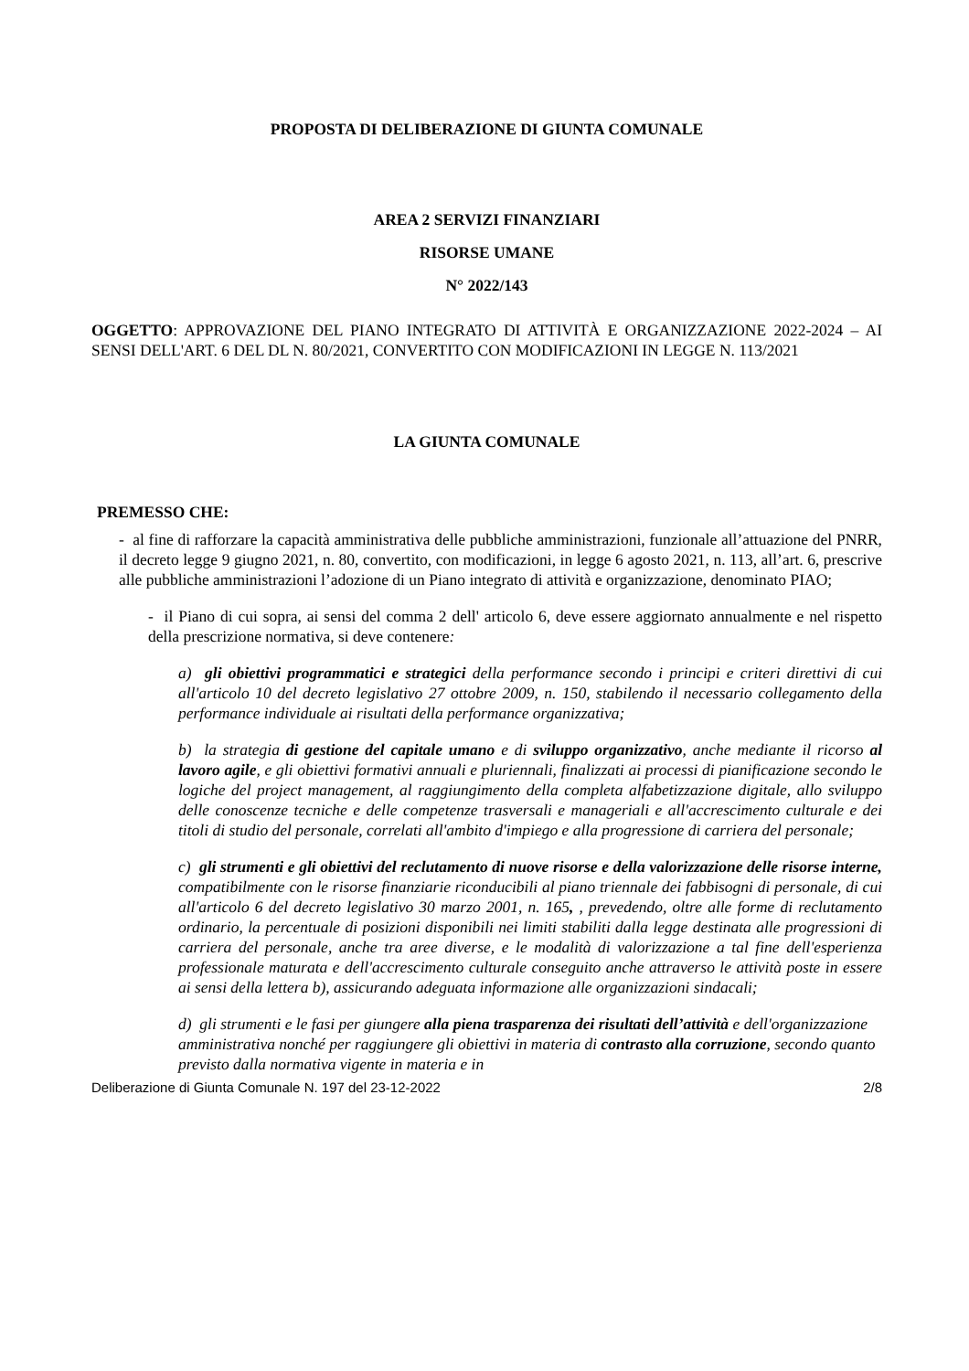PROPOSTA DI DELIBERAZIONE DI GIUNTA COMUNALE
AREA 2 SERVIZI FINANZIARI
RISORSE UMANE
N° 2022/143
OGGETTO: APPROVAZIONE DEL PIANO INTEGRATO DI ATTIVITÀ E ORGANIZZAZIONE 2022-2024 – AI SENSI DELL'ART. 6 DEL DL N. 80/2021, CONVERTITO CON MODIFICAZIONI IN LEGGE N. 113/2021
LA GIUNTA COMUNALE
PREMESSO CHE:
- al fine di rafforzare la capacità amministrativa delle pubbliche amministrazioni, funzionale all’attuazione del PNRR, il decreto legge 9 giugno 2021, n. 80, convertito, con modificazioni, in legge 6 agosto 2021, n. 113, all’art. 6, prescrive alle pubbliche amministrazioni l’adozione di un Piano integrato di attività e organizzazione, denominato PIAO;
- il Piano di cui sopra, ai sensi del comma 2 dell' articolo 6, deve essere aggiornato annualmente e nel rispetto della prescrizione normativa, si deve contenere:
a) gli obiettivi programmatici e strategici della performance secondo i principi e criteri direttivi di cui all'articolo 10 del decreto legislativo 27 ottobre 2009, n. 150, stabilendo il necessario collegamento della performance individuale ai risultati della performance organizzativa;
b) la strategia di gestione del capitale umano e di sviluppo organizzativo, anche mediante il ricorso al lavoro agile, e gli obiettivi formativi annuali e pluriennali, finalizzati ai processi di pianificazione secondo le logiche del project management, al raggiungimento della completa alfabetizzazione digitale, allo sviluppo delle conoscenze tecniche e delle competenze trasversali e manageriali e all'accrescimento culturale e dei titoli di studio del personale, correlati all'ambito d'impiego e alla progressione di carriera del personale;
c) gli strumenti e gli obiettivi del reclutamento di nuove risorse e della valorizzazione delle risorse interne, compatibilmente con le risorse finanziarie riconducibili al piano triennale dei fabbisogni di personale, di cui all'articolo 6 del decreto legislativo 30 marzo 2001, n. 165, , prevedendo, oltre alle forme di reclutamento ordinario, la percentuale di posizioni disponibili nei limiti stabiliti dalla legge destinata alle progressioni di carriera del personale, anche tra aree diverse, e le modalità di valorizzazione a tal fine dell'esperienza professionale maturata e dell'accrescimento culturale conseguito anche attraverso le attività poste in essere ai sensi della lettera b), assicurando adeguata informazione alle organizzazioni sindacali;
d) gli strumenti e le fasi per giungere alla piena trasparenza dei risultati dell’attività e dell'organizzazione amministrativa nonché per raggiungere gli obiettivi in materia di contrasto alla corruzione, secondo quanto previsto dalla normativa vigente in materia e in
Deliberazione di Giunta Comunale N. 197 del 23-12-2022 2/8